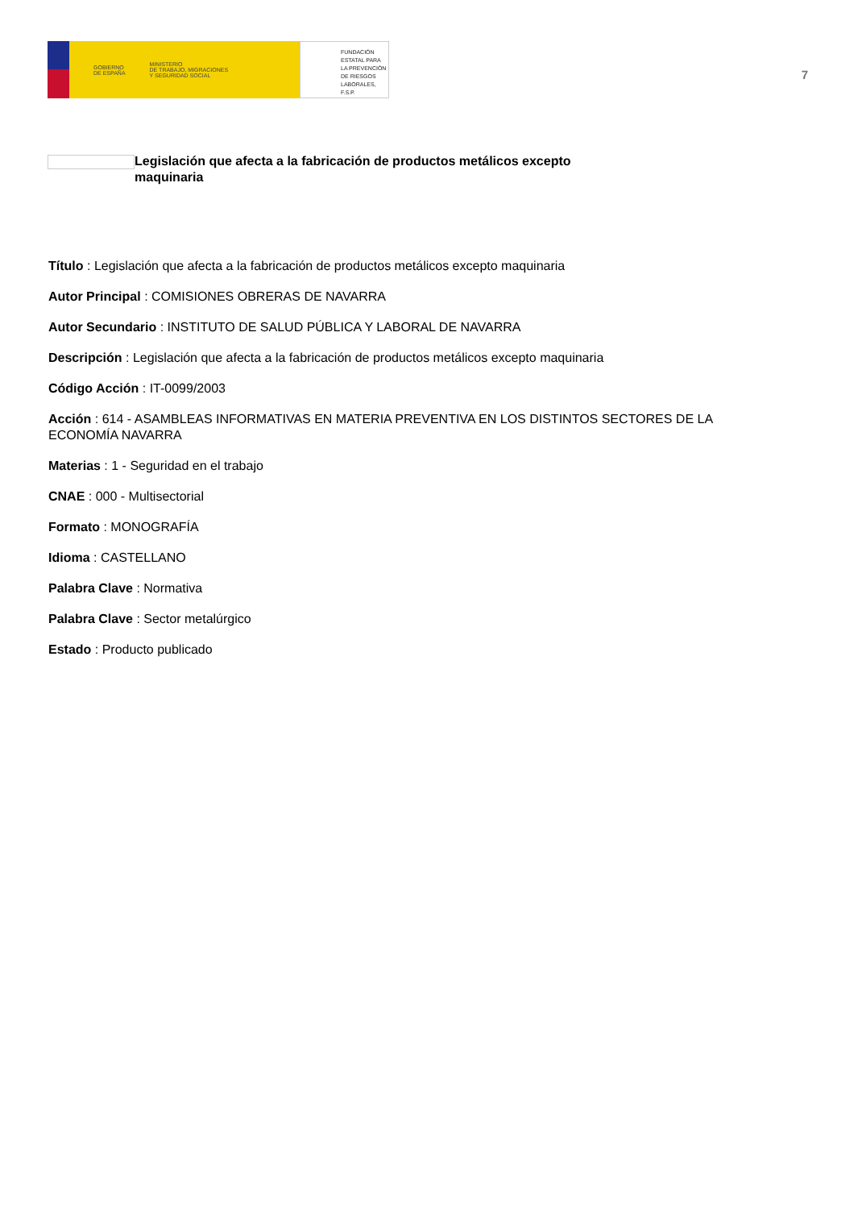GOBIERNO
DE ESPAÑA
MINISTERIO
DE TRABAJO, MIGRACIONES
Y SEGURIDAD SOCIAL
FUNDACIÓN
ESTATAL PARA
LA PREVENCIÓN
DE RIESGOS
LABORALES, F.S.P.
7
Legislación que afecta a la fabricación de productos metálicos excepto maquinaria
Título : Legislación que afecta a la fabricación de productos metálicos excepto maquinaria
Autor Principal : COMISIONES OBRERAS DE NAVARRA
Autor Secundario : INSTITUTO DE SALUD PÚBLICA Y LABORAL DE NAVARRA
Descripción : Legislación que afecta a la fabricación de productos metálicos excepto maquinaria
Código Acción : IT-0099/2003
Acción : 614 - ASAMBLEAS INFORMATIVAS EN MATERIA PREVENTIVA EN LOS DISTINTOS SECTORES DE LA ECONOMÍA NAVARRA
Materias : 1 - Seguridad en el trabajo
CNAE : 000 - Multisectorial
Formato : MONOGRAFÍA
Idioma : CASTELLANO
Palabra Clave : Normativa
Palabra Clave : Sector metalúrgico
Estado : Producto publicado